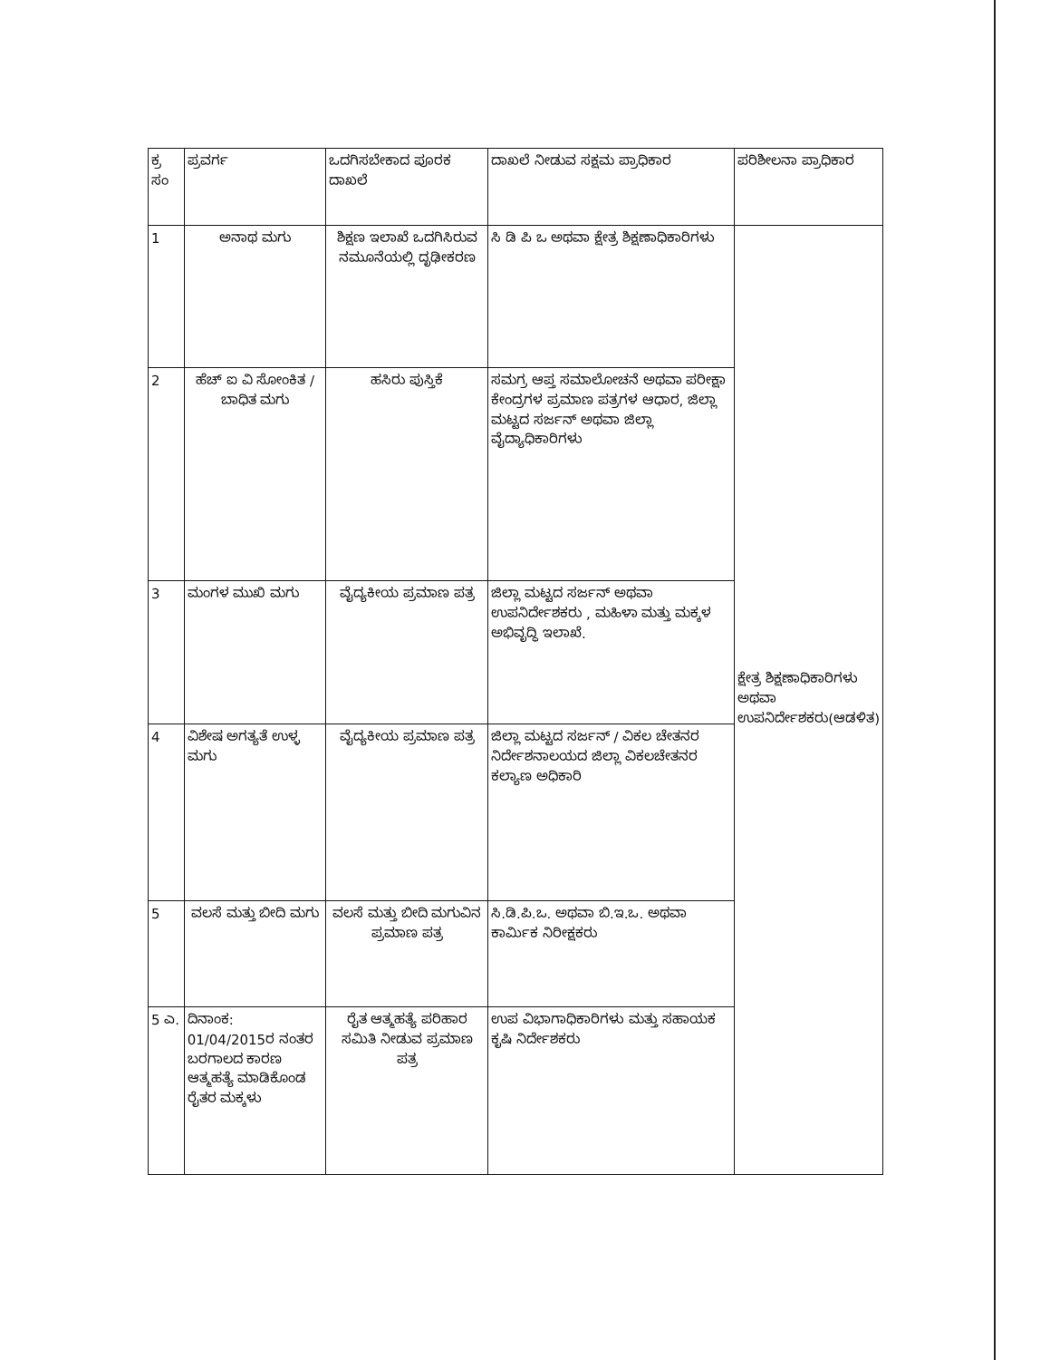| ಕ್ರ ಸಂ | ಪ್ರವರ್ಗ | ಒದಗಿಸಬೇಕಾದ ಪೂರಕ ದಾಖಲೆ | ದಾಖಲೆ ನೀಡುವ ಸಕ್ಷಮ ಪ್ರಾಧಿಕಾರ | ಪರಿಶೀಲನಾ ಪ್ರಾಧಿಕಾರ |
| --- | --- | --- | --- | --- |
| 1 | ಅನಾಥ ಮಗು | ಶಿಕ್ಷಣ ಇಲಾಖೆ ಒದಗಿಸಿರುವ ನಮೂನೆಯಲ್ಲಿ ದೃಢೀಕರಣ | ಸಿ ಡಿ ಪಿ ಒ ಅಥವಾ ಕ್ಷೇತ್ರ ಶಿಕ್ಷಣಾಧಿಕಾರಿಗಳು | ಕ್ಷೇತ್ರ ಶಿಕ್ಷಣಾಧಿಕಾರಿಗಳು ಅಥವಾ ಉಪನಿರ್ದೇಶಕರು(ಆಡಳಿತ) |
| 2 | ಹೆಚ್ ಐ ವಿ ಸೋಂಕಿತ / ಬಾಧಿತ ಮಗು | ಹಸಿರು ಪುಸ್ತಿಕೆ | ಸಮಗ್ರ ಆಪ್ತ ಸಮಾಲೋಚನೆ ಅಥವಾ ಪರೀಕ್ಷಾ ಕೇಂದ್ರಗಳ ಪ್ರಮಾಣ ಪತ್ರಗಳ ಆಧಾರ, ಜಿಲ್ಲಾ ಮಟ್ಟದ ಸರ್ಜನ್ ಅಥವಾ ಜಿಲ್ಲಾ ವೈದ್ಯಾಧಿಕಾರಿಗಳು | |
| 3 | ಮಂಗಳ ಮುಖಿ ಮಗು | ವೈದ್ಯಕೀಯ ಪ್ರಮಾಣ ಪತ್ರ | ಜಿಲ್ಲಾ ಮಟ್ಟದ ಸರ್ಜನ್ ಅಥವಾ ಉಪನಿರ್ದೇಶಕರು , ಮಹಿಳಾ ಮತ್ತು ಮಕ್ಕಳ ಅಭಿವೃದ್ಧಿ ಇಲಾಖೆ. | |
| 4 | ವಿಶೇಷ ಅಗತ್ಯತೆ ಉಳ್ಳ ಮಗು | ವೈದ್ಯಕೀಯ ಪ್ರಮಾಣ ಪತ್ರ | ಜಿಲ್ಲಾ ಮಟ್ಟದ ಸರ್ಜನ್ / ವಿಕಲ ಚೇತನರ ನಿರ್ದೇಶನಾಲಯದ ಜಿಲ್ಲಾ ವಿಕಲಚೇತನರ ಕಲ್ಯಾಣ ಅಧಿಕಾರಿ | |
| 5 | ವಲಸೆ ಮತ್ತು ಬೀದಿ ಮಗು | ವಲಸೆ ಮತ್ತು ಬೀದಿ ಮಗುವಿನ ಪ್ರಮಾಣ ಪತ್ರ | ಸಿ.ಡಿ.ಪಿ.ಒ. ಅಥವಾ ಬಿ.ಇ.ಒ. ಅಥವಾ ಕಾರ್ಮಿಕ ನಿರೀಕ್ಷಕರು | |
| 5 ಎ. | ದಿನಾಂಕ: 01/04/2015ರ ನಂತರ ಬರಗಾಲದ ಕಾರಣ ಆತ್ಮಹತ್ಯೆ ಮಾಡಿಕೊಂಡ ರೈತರ ಮಕ್ಕಳು | ರೈತ ಆತ್ಮಹತ್ಯೆ ಪರಿಹಾರ ಸಮಿತಿ ನೀಡುವ ಪ್ರಮಾಣ ಪತ್ರ | ಉಪ ವಿಭಾಗಾಧಿಕಾರಿಗಳು ಮತ್ತು ಸಹಾಯಕ ಕೃಷಿ ನಿರ್ದೇಶಕರು | |